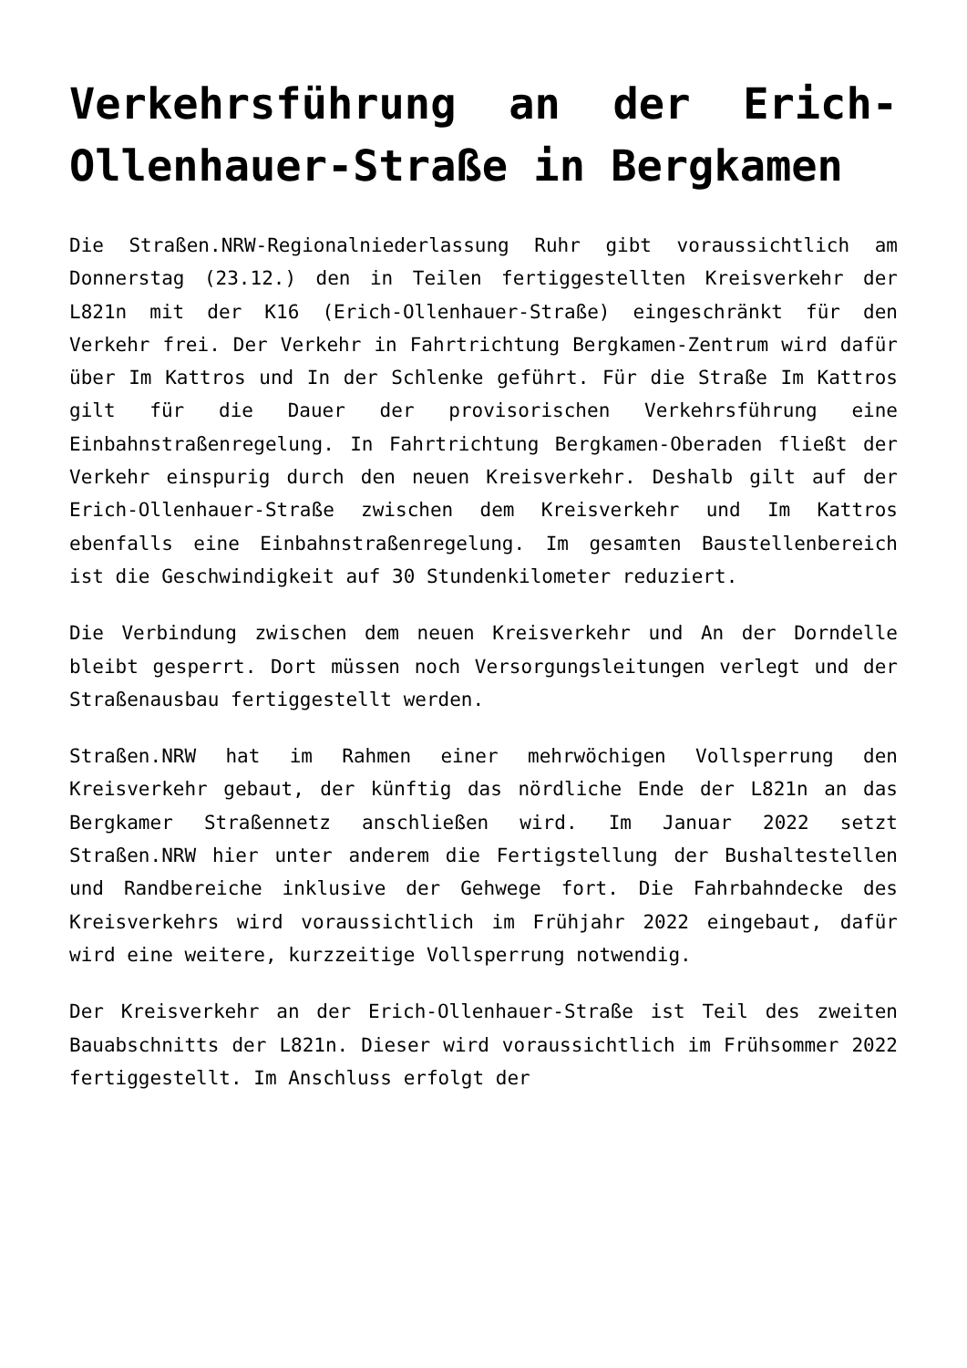Verkehrsführung an der Erich-Ollenhauer-Straße in Bergkamen
Die Straßen.NRW-Regionalniederlassung Ruhr gibt voraussichtlich am Donnerstag (23.12.) den in Teilen fertiggestellten Kreisverkehr der L821n mit der K16 (Erich-Ollenhauer-Straße) eingeschränkt für den Verkehr frei. Der Verkehr in Fahrtrichtung Bergkamen-Zentrum wird dafür über Im Kattros und In der Schlenke geführt. Für die Straße Im Kattros gilt für die Dauer der provisorischen Verkehrsführung eine Einbahnstraßenregelung. In Fahrtrichtung Bergkamen-Oberaden fließt der Verkehr einspurig durch den neuen Kreisverkehr. Deshalb gilt auf der Erich-Ollenhauer-Straße zwischen dem Kreisverkehr und Im Kattros ebenfalls eine Einbahnstraßenregelung. Im gesamten Baustellenbereich ist die Geschwindigkeit auf 30 Stundenkilometer reduziert.
Die Verbindung zwischen dem neuen Kreisverkehr und An der Dorndelle bleibt gesperrt. Dort müssen noch Versorgungsleitungen verlegt und der Straßenausbau fertiggestellt werden.
Straßen.NRW hat im Rahmen einer mehrwöchigen Vollsperrung den Kreisverkehr gebaut, der künftig das nördliche Ende der L821n an das Bergkamer Straßennetz anschließen wird. Im Januar 2022 setzt Straßen.NRW hier unter anderem die Fertigstellung der Bushaltestellen und Randbereiche inklusive der Gehwege fort. Die Fahrbahndecke des Kreisverkehrs wird voraussichtlich im Frühjahr 2022 eingebaut, dafür wird eine weitere, kurzzeitige Vollsperrung notwendig.
Der Kreisverkehr an der Erich-Ollenhauer-Straße ist Teil des zweiten Bauabschnitts der L821n. Dieser wird voraussichtlich im Frühsommer 2022 fertiggestellt. Im Anschluss erfolgt der